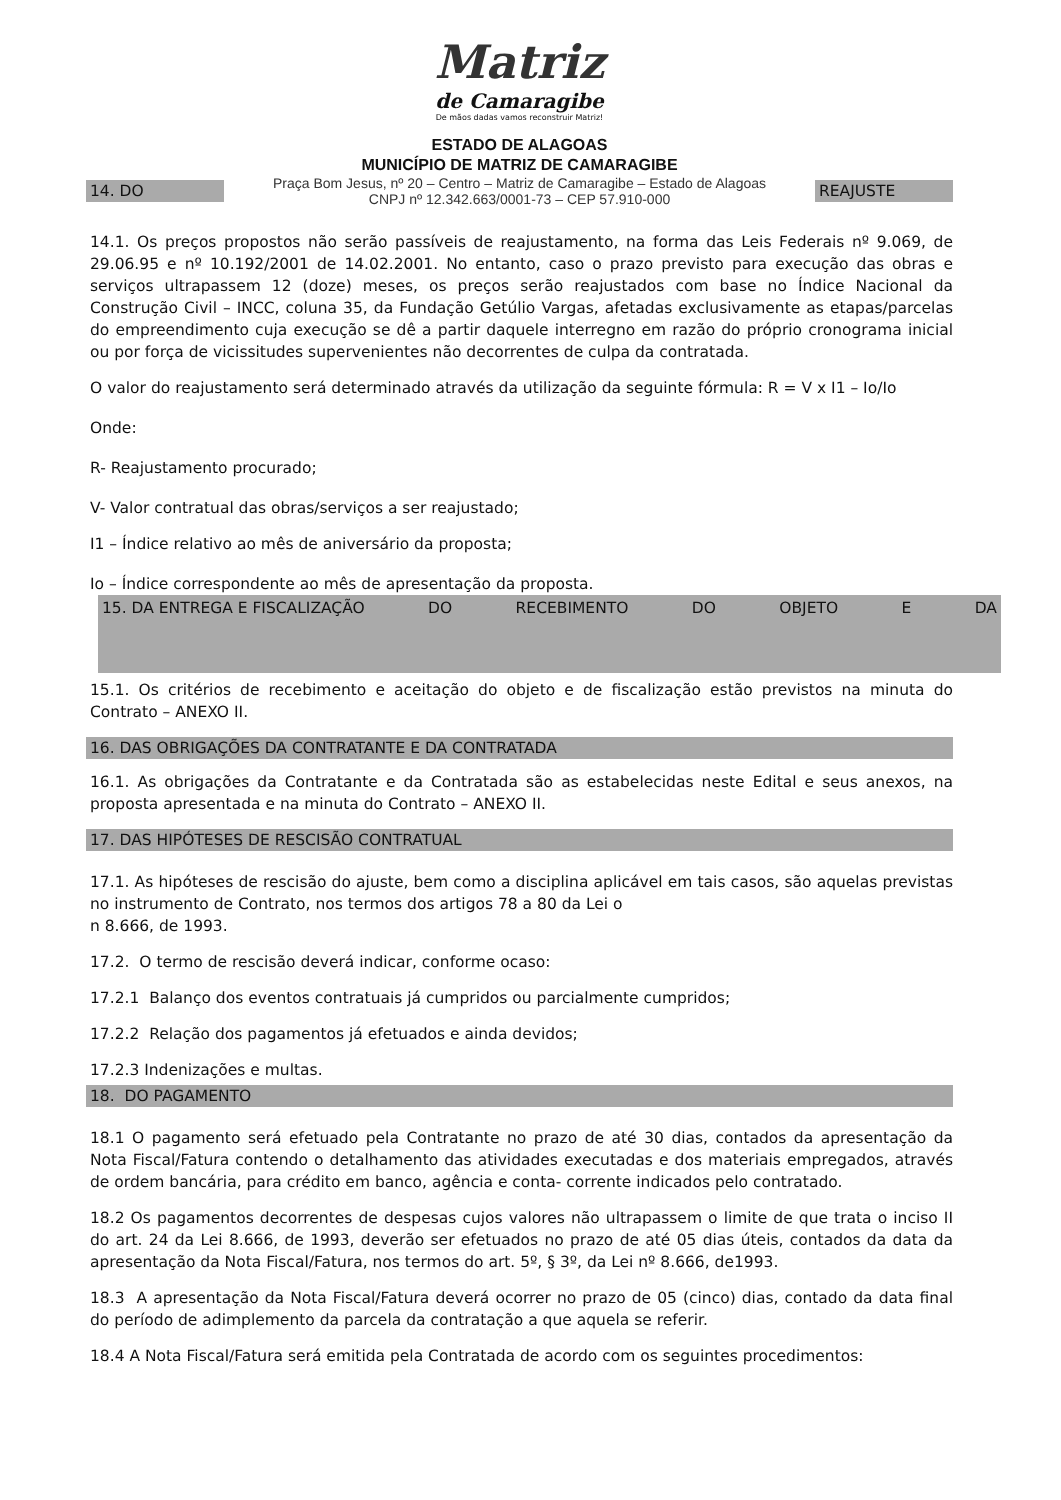Matriz
de Camaragibe
De mãos dadas vamos reconstruir Matriz!
ESTADO DE ALAGOAS
MUNICÍPIO DE MATRIZ DE CAMARAGIBE
14. DO Praça Bom Jesus, nº 20 – Centro – Matriz de Camaragibe – Estado de Alagoas
CNPJ nº 12.342.663/0001-73 – CEP 57.910-000 REAJUSTE
14.1. Os preços propostos não serão passíveis de reajustamento, na forma das Leis Federais nº 9.069, de 29.06.95 e nº 10.192/2001 de 14.02.2001. No entanto, caso o prazo previsto para execução das obras e serviços ultrapassem 12 (doze) meses, os preços serão reajustados com base no Índice Nacional da Construção Civil – INCC, coluna 35, da Fundação Getúlio Vargas, afetadas exclusivamente as etapas/parcelas do empreendimento cuja execução se dê a partir daquele interregno em razão do próprio cronograma inicial ou por força de vicissitudes supervenientes não decorrentes de culpa da contratada.
O valor do reajustamento será determinado através da utilização da seguinte fórmula: R = V x I1 – Io/Io
Onde:
R- Reajustamento procurado;
V- Valor contratual das obras/serviços a ser reajustado;
I1 – Índice relativo ao mês de aniversário da proposta;
Io – Índice correspondente ao mês de apresentação da proposta.
15. DA ENTREGA E FISCALIZAÇÃO DO RECEBIMENTO DO OBJETO E DA
15.1. Os critérios de recebimento e aceitação do objeto e de fiscalização estão previstos na minuta do Contrato – ANEXO II.
16. DAS OBRIGAÇÕES DA CONTRATANTE E DA CONTRATADA
16.1. As obrigações da Contratante e da Contratada são as estabelecidas neste Edital e seus anexos, na proposta apresentada e na minuta do Contrato – ANEXO II.
17. DAS HIPÓTESES DE RESCISÃO CONTRATUAL
17.1. As hipóteses de rescisão do ajuste, bem como a disciplina aplicável em tais casos, são aquelas previstas no instrumento de Contrato, nos termos dos artigos 78 a 80 da Lei o
n 8.666, de 1993.
17.2. O termo de rescisão deverá indicar, conforme ocaso:
17.2.1 Balanço dos eventos contratuais já cumpridos ou parcialmente cumpridos;
17.2.2 Relação dos pagamentos já efetuados e ainda devidos;
17.2.3 Indenizações e multas.
18. DO PAGAMENTO
18.1 O pagamento será efetuado pela Contratante no prazo de até 30 dias, contados da apresentação da Nota Fiscal/Fatura contendo o detalhamento das atividades executadas e dos materiais empregados, através de ordem bancária, para crédito em banco, agência e conta- corrente indicados pelo contratado.
18.2 Os pagamentos decorrentes de despesas cujos valores não ultrapassem o limite de que trata o inciso II do art. 24 da Lei 8.666, de 1993, deverão ser efetuados no prazo de até 05 dias úteis, contados da data da apresentação da Nota Fiscal/Fatura, nos termos do art. 5º, § 3º, da Lei nº 8.666, de1993.
18.3 A apresentação da Nota Fiscal/Fatura deverá ocorrer no prazo de 05 (cinco) dias, contado da data final do período de adimplemento da parcela da contratação a que aquela se referir.
18.4 A Nota Fiscal/Fatura será emitida pela Contratada de acordo com os seguintes procedimentos: